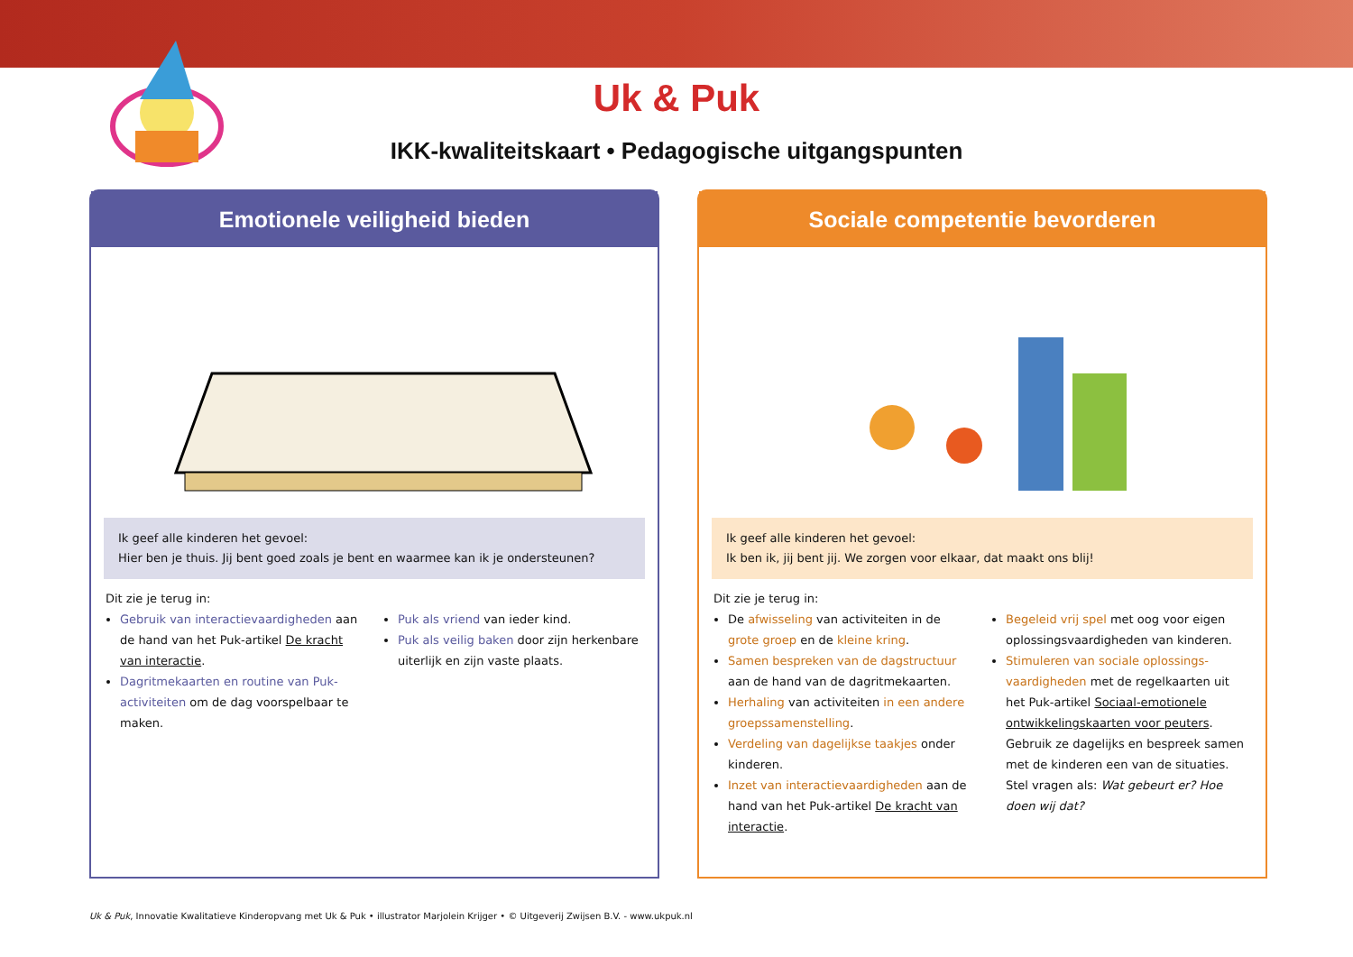Uk & Puk
IKK-kwaliteitskaart • Pedagogische uitgangspunten
Emotionele veiligheid bieden
Ik geef alle kinderen het gevoel:
Hier ben je thuis. Jij bent goed zoals je bent en waarmee kan ik je ondersteunen?
Dit zie je terug in:
Gebruik van interactievaardigheden aan de hand van het Puk-artikel De kracht van interactie.
Dagritmekaarten en routine van Puk-activiteiten om de dag voorspelbaar te maken.
Puk als vriend van ieder kind.
Puk als veilig baken door zijn herkenbare uiterlijk en zijn vaste plaats.
Sociale competentie bevorderen
Ik geef alle kinderen het gevoel:
Ik ben ik, jij bent jij. We zorgen voor elkaar, dat maakt ons blij!
Dit zie je terug in:
De afwisseling van activiteiten in de grote groep en de kleine kring.
Samen bespreken van de dagstructuur aan de hand van de dagritmekaarten.
Herhaling van activiteiten in een andere groepssamenstelling.
Verdeling van dagelijkse taakjes onder kinderen.
Inzet van interactievaardigheden aan de hand van het Puk-artikel De kracht van interactie.
Begeleid vrij spel met oog voor eigen oplossingsvaardigheden van kinderen.
Stimuleren van sociale oplossings-vaardigheden met de regelkaarten uit het Puk-artikel Sociaal-emotionele ontwikkelingskaarten voor peuters. Gebruik ze dagelijks en bespreek samen met de kinderen een van de situaties. Stel vragen als: Wat gebeurt er? Hoe doen wij dat?
Uk & Puk, Innovatie Kwalitatieve Kinderopvang met Uk & Puk • illustrator Marjolein Krijger • © Uitgeverij Zwijsen B.V. - www.ukpuk.nl